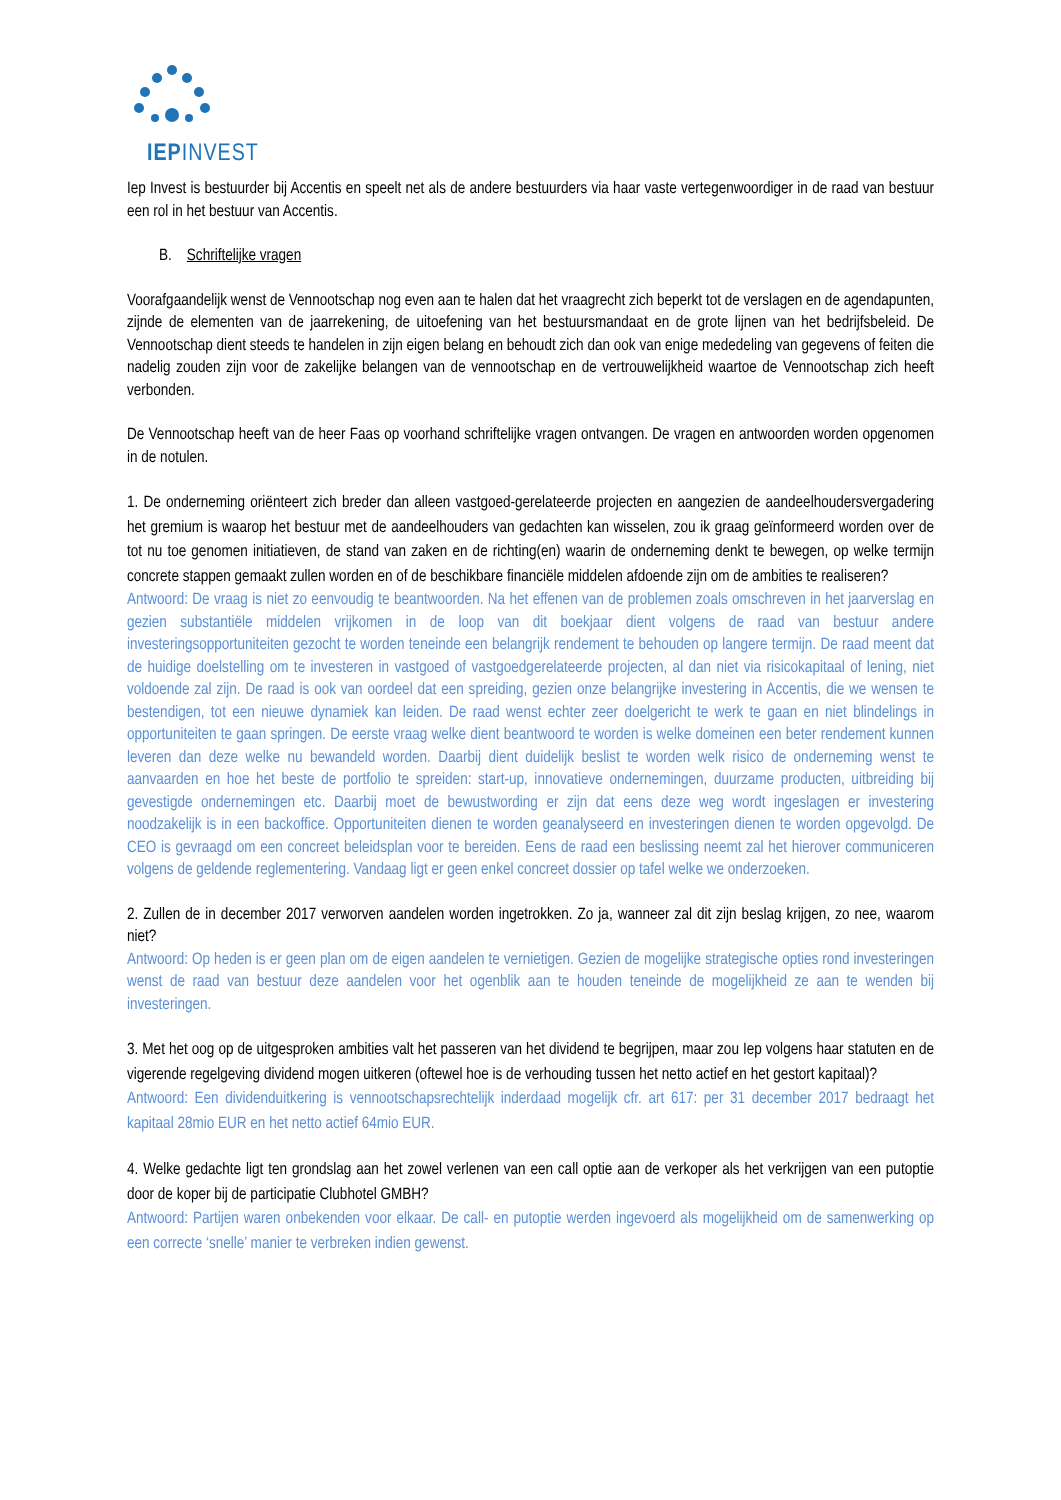IEPINVEST
Iep Invest is bestuurder bij Accentis en speelt net als de andere bestuurders via haar vaste vertegenwoordiger in de raad van bestuur een rol in het bestuur van Accentis.
B. Schriftelijke vragen
Voorafgaandelijk wenst de Vennootschap nog even aan te halen dat het vraagrecht zich beperkt tot de verslagen en de agendapunten, zijnde de elementen van de jaarrekening, de uitoefening van het bestuursmandaat en de grote lijnen van het bedrijfsbeleid. De Vennootschap dient steeds te handelen in zijn eigen belang en behoudt zich dan ook van enige mededeling van gegevens of feiten die nadelig zouden zijn voor de zakelijke belangen van de vennootschap en de vertrouwelijkheid waartoe de Vennootschap zich heeft verbonden.
De Vennootschap heeft van de heer Faas op voorhand schriftelijke vragen ontvangen. De vragen en antwoorden worden opgenomen in de notulen.
1. De onderneming oriënteert zich breder dan alleen vastgoed-gerelateerde projecten en aangezien de aandeelhoudersvergadering het gremium is waarop het bestuur met de aandeelhouders van gedachten kan wisselen, zou ik graag geïnformeerd worden over de tot nu toe genomen initiatieven, de stand van zaken en de richting(en) waarin de onderneming denkt te bewegen, op welke termijn concrete stappen gemaakt zullen worden en of de beschikbare financiële middelen afdoende zijn om de ambities te realiseren?
Antwoord: De vraag is niet zo eenvoudig te beantwoorden. Na het effenen van de problemen zoals omschreven in het jaarverslag en gezien substantiële middelen vrijkomen in de loop van dit boekjaar dient volgens de raad van bestuur andere investeringsopportuniteiten gezocht te worden teneinde een belangrijk rendement te behouden op langere termijn. De raad meent dat de huidige doelstelling om te investeren in vastgoed of vastgoedgerelateerde projecten, al dan niet via risicokapitaal of lening, niet voldoende zal zijn. De raad is ook van oordeel dat een spreiding, gezien onze belangrijke investering in Accentis, die we wensen te bestendigen, tot een nieuwe dynamiek kan leiden. De raad wenst echter zeer doelgericht te werk te gaan en niet blindelings in opportuniteiten te gaan springen. De eerste vraag welke dient beantwoord te worden is welke domeinen een beter rendement kunnen leveren dan deze welke nu bewandeld worden. Daarbij dient duidelijk beslist te worden welk risico de onderneming wenst te aanvaarden en hoe het beste de portfolio te spreiden: start-up, innovatieve ondernemingen, duurzame producten, uitbreiding bij gevestigde ondernemingen etc. Daarbij moet de bewustwording er zijn dat eens deze weg wordt ingeslagen er investering noodzakelijk is in een backoffice. Opportuniteiten dienen te worden geanalyseerd en investeringen dienen te worden opgevolgd. De CEO is gevraagd om een concreet beleidsplan voor te bereiden. Eens de raad een beslissing neemt zal het hierover communiceren volgens de geldende reglementering. Vandaag ligt er geen enkel concreet dossier op tafel welke we onderzoeken.
2. Zullen de in december 2017 verworven aandelen worden ingetrokken. Zo ja, wanneer zal dit zijn beslag krijgen, zo nee, waarom niet?
Antwoord: Op heden is er geen plan om de eigen aandelen te vernietigen. Gezien de mogelijke strategische opties rond investeringen wenst de raad van bestuur deze aandelen voor het ogenblik aan te houden teneinde de mogelijkheid ze aan te wenden bij investeringen.
3. Met het oog op de uitgesproken ambities valt het passeren van het dividend te begrijpen, maar zou Iep volgens haar statuten en de vigerende regelgeving dividend mogen uitkeren (oftewel hoe is de verhouding tussen het netto actief en het gestort kapitaal)?
Antwoord: Een dividenduitkering is vennootschapsrechtelijk inderdaad mogelijk cfr. art 617: per 31 december 2017 bedraagt het kapitaal 28mio EUR en het netto actief 64mio EUR.
4. Welke gedachte ligt ten grondslag aan het zowel verlenen van een call optie aan de verkoper als het verkrijgen van een putoptie door de koper bij de participatie Clubhotel GMBH?
Antwoord: Partijen waren onbekenden voor elkaar. De call- en putoptie werden ingevoerd als mogelijkheid om de samenwerking op een correcte ‘snelle’ manier te verbreken indien gewenst.